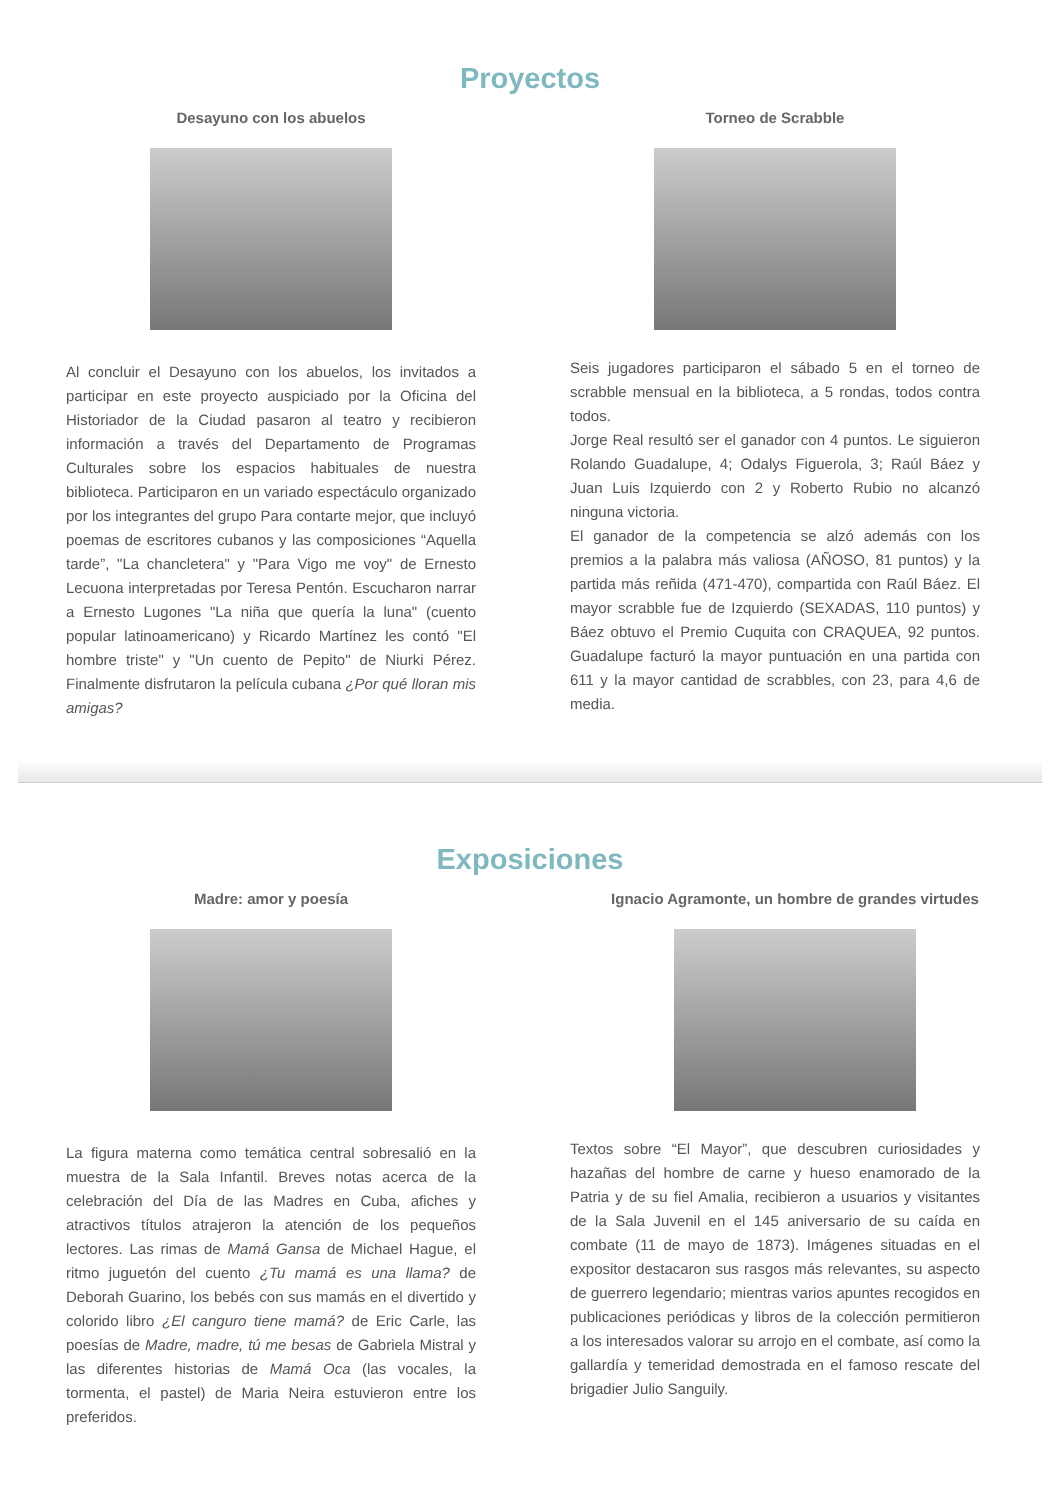Proyectos
Desayuno con los abuelos
Al concluir el Desayuno con los abuelos, los invitados a participar en este proyecto auspiciado por la Oficina del Historiador de la Ciudad pasaron al teatro y recibieron información a través del Departamento de Programas Culturales sobre los espacios habituales de nuestra biblioteca. Participaron en un variado espectáculo organizado por los integrantes del grupo Para contarte mejor, que incluyó poemas de escritores cubanos y las composiciones “Aquella tarde”, "La chancletera" y "Para Vigo me voy" de Ernesto Lecuona interpretadas por Teresa Pentón. Escucharon narrar a Ernesto Lugones "La niña que quería la luna" (cuento popular latinoamericano) y Ricardo Martínez les contó "El hombre triste" y "Un cuento de Pepito" de Niurki Pérez. Finalmente disfrutaron la película cubana ¿Por qué lloran mis amigas?
Torneo de Scrabble
Seis jugadores participaron el sábado 5 en el torneo de scrabble mensual en la biblioteca, a 5 rondas, todos contra todos.
Jorge Real resultó ser el ganador con 4 puntos. Le siguieron Rolando Guadalupe, 4; Odalys Figuerola, 3; Raúl Báez y Juan Luis Izquierdo con 2 y Roberto Rubio no alcanzó ninguna victoria.
El ganador de la competencia se alzó además con los premios a la palabra más valiosa (AÑOSO, 81 puntos) y la partida más reñida (471-470), compartida con Raúl Báez. El mayor scrabble fue de Izquierdo (SEXADAS, 110 puntos) y Báez obtuvo el Premio Cuquita con CRAQUEA, 92 puntos. Guadalupe facturó la mayor puntuación en una partida con 611 y la mayor cantidad de scrabbles, con 23, para 4,6 de media.
Exposiciones
Madre: amor y poesía
La figura materna como temática central sobresalió en la muestra de la Sala Infantil. Breves notas acerca de la celebración del Día de las Madres en Cuba, afiches y atractivos títulos atrajeron la atención de los pequeños lectores. Las rimas de Mamá Gansa de Michael Hague, el ritmo juguetón del cuento ¿Tu mamá es una llama? de Deborah Guarino, los bebés con sus mamás en el divertido y colorido libro ¿El canguro tiene mamá? de Eric Carle, las poesías de Madre, madre, tú me besas de Gabriela Mistral y las diferentes historias de Mamá Oca (las vocales, la tormenta, el pastel) de Maria Neira estuvieron entre los preferidos.
Ignacio Agramonte, un hombre de grandes virtudes
Textos sobre “El Mayor”, que descubren curiosidades y hazañas del hombre de carne y hueso enamorado de la Patria y de su fiel Amalia, recibieron a usuarios y visitantes de la Sala Juvenil en el 145 aniversario de su caída en combate (11 de mayo de 1873). Imágenes situadas en el expositor destacaron sus rasgos más relevantes, su aspecto de guerrero legendario; mientras varios apuntes recogidos en publicaciones periódicas y libros de la colección permitieron a los interesados valorar su arrojo en el combate, así como la gallardía y temeridad demostrada en el famoso rescate del brigadier Julio Sanguily.